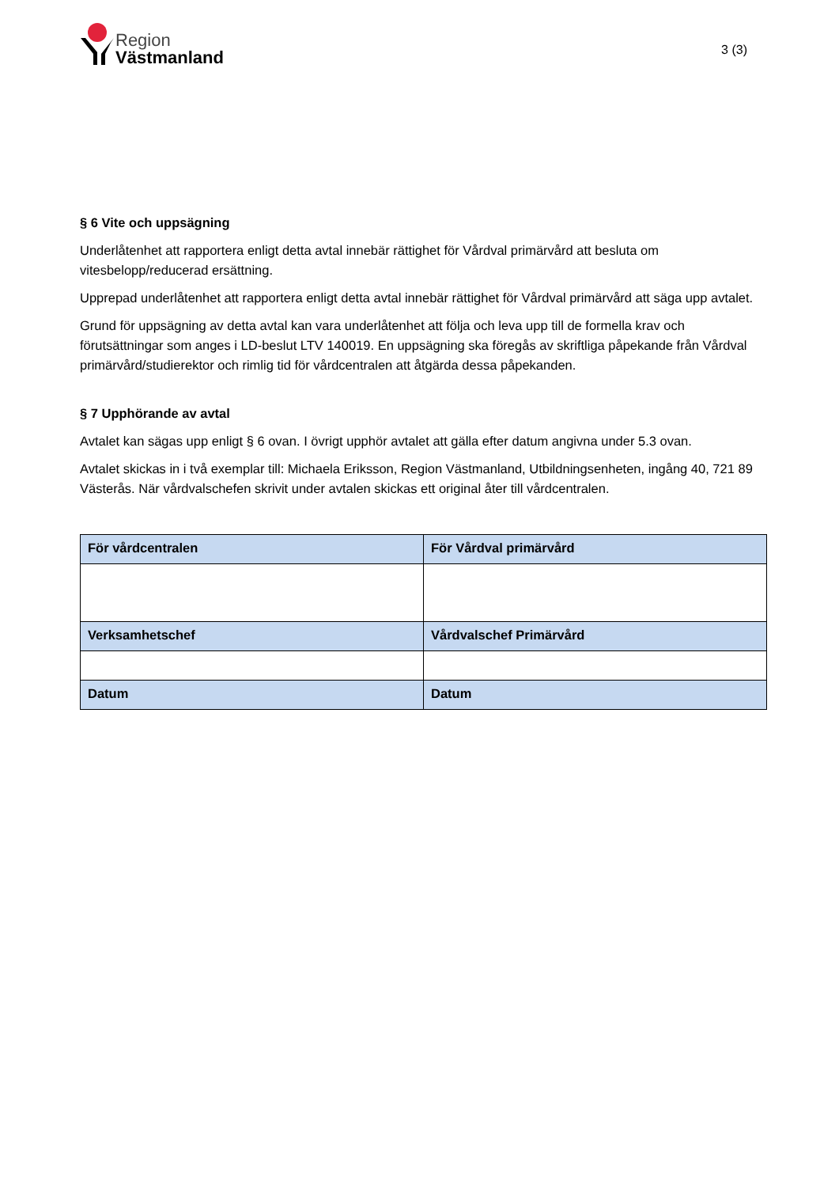Region
Västmanland
3 (3)
§ 6 Vite och uppsägning
Underlåtenhet att rapportera enligt detta avtal innebär rättighet för Vårdval primärvård att besluta om vitesbelopp/reducerad ersättning.
Upprepad underlåtenhet att rapportera enligt detta avtal innebär rättighet för Vårdval primärvård att säga upp avtalet.
Grund för uppsägning av detta avtal kan vara underlåtenhet att följa och leva upp till de formella krav och förutsättningar som anges i LD-beslut LTV 140019. En uppsägning ska föregås av skriftliga påpekande från Vårdval primärvård/studierektor och rimlig tid för vårdcentralen att åtgärda dessa påpekanden.
§ 7 Upphörande av avtal
Avtalet kan sägas upp enligt § 6 ovan. I övrigt upphör avtalet att gälla efter datum angivna under 5.3 ovan.
Avtalet skickas in i två exemplar till: Michaela Eriksson, Region Västmanland, Utbildningsenheten, ingång 40, 721 89 Västerås. När vårdvalschefen skrivit under avtalen skickas ett original åter till vårdcentralen.
| För vårdcentralen | För Vårdval primärvård |
| Verksamhetschef | Vårdvalschef Primärvård |
| Datum | Datum |